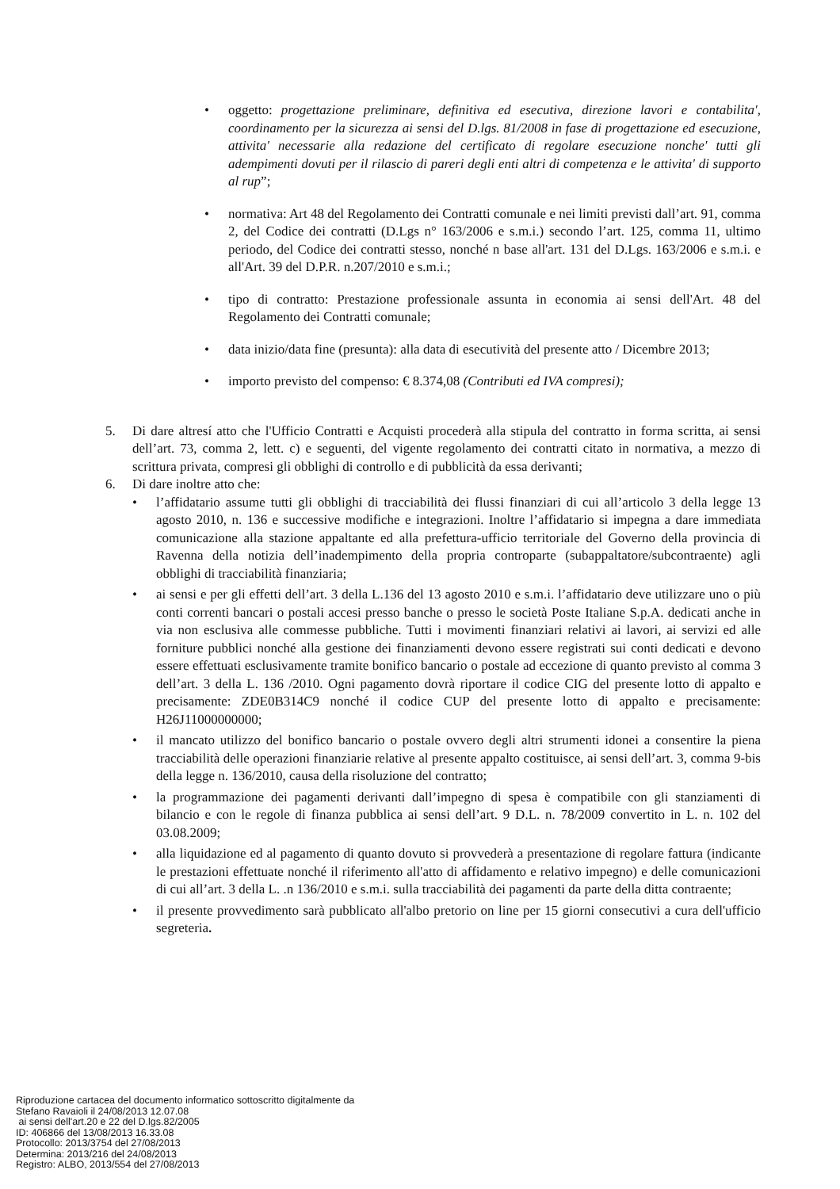• oggetto: progettazione preliminare, definitiva ed esecutiva, direzione lavori e contabilita', coordinamento per la sicurezza ai sensi del D.lgs. 81/2008 in fase di progettazione ed esecuzione, attivita' necessarie alla redazione del certificato di regolare esecuzione nonche' tutti gli adempimenti dovuti per il rilascio di pareri degli enti altri di competenza e le attivita' di supporto al rup”;
• normativa: Art 48 del Regolamento dei Contratti comunale e nei limiti previsti dall’art. 91, comma 2, del Codice dei contratti (D.Lgs n° 163/2006 e s.m.i.) secondo l’art. 125, comma 11, ultimo periodo, del Codice dei contratti stesso, nonché n base all'art. 131 del D.Lgs. 163/2006 e s.m.i. e all'Art. 39 del D.P.R. n.207/2010 e s.m.i.;
• tipo di contratto: Prestazione professionale assunta in economia ai sensi dell'Art. 48 del Regolamento dei Contratti comunale;
• data inizio/data fine (presunta): alla data di esecutività del presente atto / Dicembre 2013;
• importo previsto del compenso: € 8.374,08 (Contributi ed IVA compresi);
5. Di dare altresí atto che l'Ufficio Contratti e Acquisti procederà alla stipula del contratto in forma scritta, ai sensi dell’art. 73, comma 2, lett. c) e seguenti, del vigente regolamento dei contratti citato in normativa, a mezzo di scrittura privata, compresi gli obblighi di controllo e di pubblicità da essa derivanti;
6. Di dare inoltre atto che:
• l’affidatario assume tutti gli obblighi di tracciabilità dei flussi finanziari di cui all’articolo 3 della legge 13 agosto 2010, n. 136 e successive modifiche e integrazioni. Inoltre l’affidatario si impegna a dare immediata comunicazione alla stazione appaltante ed alla prefettura-ufficio territoriale del Governo della provincia di Ravenna della notizia dell’inadempimento della propria controparte (subappaltatore/subcontraente) agli obblighi di tracciabilità finanziaria;
• ai sensi e per gli effetti dell’art. 3 della L.136 del 13 agosto 2010 e s.m.i. l’affidatario deve utilizzare uno o più conti correnti bancari o postali accesi presso banche o presso le società Poste Italiane S.p.A. dedicati anche in via non esclusiva alle commesse pubbliche. Tutti i movimenti finanziari relativi ai lavori, ai servizi ed alle forniture pubblici nonché alla gestione dei finanziamenti devono essere registrati sui conti dedicati e devono essere effettuati esclusivamente tramite bonifico bancario o postale ad eccezione di quanto previsto al comma 3 dell’art. 3 della L. 136 /2010. Ogni pagamento dovrà riportare il codice CIG del presente lotto di appalto e precisamente: ZDE0B314C9 nonché il codice CUP del presente lotto di appalto e precisamente: H26J11000000000;
• il mancato utilizzo del bonifico bancario o postale ovvero degli altri strumenti idonei a consentire la piena tracciabilità delle operazioni finanziarie relative al presente appalto costituisce, ai sensi dell’art. 3, comma 9-bis della legge n. 136/2010, causa della risoluzione del contratto;
• la programmazione dei pagamenti derivanti dall’impegno di spesa è compatibile con gli stanziamenti di bilancio e con le regole di finanza pubblica ai sensi dell’art. 9 D.L. n. 78/2009 convertito in L. n. 102 del 03.08.2009;
• alla liquidazione ed al pagamento di quanto dovuto si provvederà a presentazione di regolare fattura (indicante le prestazioni effettuate nonché il riferimento all'atto di affidamento e relativo impegno) e delle comunicazioni di cui all’art. 3 della L. .n 136/2010 e s.m.i. sulla tracciabilità dei pagamenti da parte della ditta contraente;
• il presente provvedimento sarà pubblicato all'albo pretorio on line per 15 giorni consecutivi a cura dell'ufficio segreteria.
Riproduzione cartacea del documento informatico sottoscritto digitalmente da
Stefano Ravaioli il 24/08/2013 12.07.08
ai sensi dell'art.20 e 22 del D.lgs.82/2005
ID: 406866 del 13/08/2013 16.33.08
Protocollo: 2013/3754 del 27/08/2013
Determina: 2013/216 del 24/08/2013
Registro: ALBO, 2013/554 del 27/08/2013